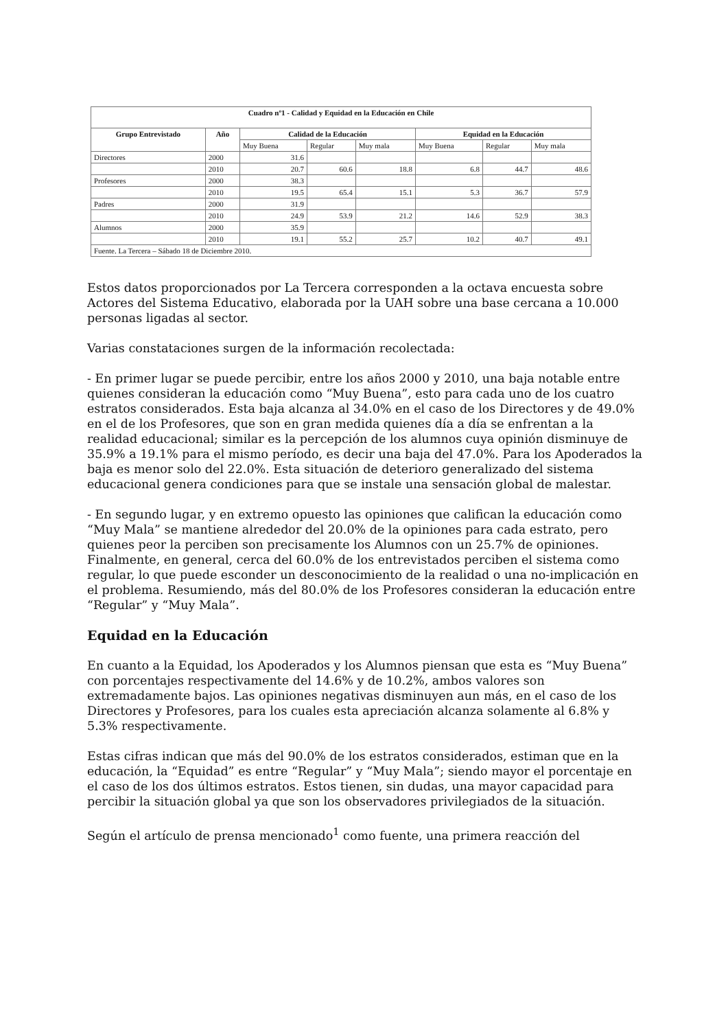| Cuadro nº1 - Calidad y Equidad en la Educación en Chile | | | | | | | |
| --- | --- | --- | --- | --- | --- | --- | --- |
| Grupo Entrevistado | Año | Calidad de la Educación | | | Equidad en la Educación | | |
| | | Muy Buena | Regular | Muy mala | Muy Buena | Regular | Muy mala |
| Directores | 2000 | 31.6 | | | | | |
| | 2010 | 20.7 | 60.6 | 18.8 | 6.8 | 44.7 | 48.6 |
| Profesores | 2000 | 38.3 | | | | | |
| | 2010 | 19.5 | 65.4 | 15.1 | 5.3 | 36.7 | 57.9 |
| Padres | 2000 | 31.9 | | | | | |
| | 2010 | 24.9 | 53.9 | 21.2 | 14.6 | 52.9 | 38.3 |
| Alumnos | 2000 | 35.9 | | | | | |
| | 2010 | 19.1 | 55.2 | 25.7 | 10.2 | 40.7 | 49.1 |
| Fuente. La Tercera – Sábado 18 de Diciembre 2010. | | | | | | | |
Estos datos proporcionados por La Tercera corresponden a la octava encuesta sobre Actores del Sistema Educativo, elaborada por la UAH sobre una base cercana a 10.000 personas ligadas al sector.
Varias constataciones surgen de la información recolectada:
- En primer lugar se puede percibir, entre los años 2000 y 2010, una baja notable entre quienes consideran la educación como “Muy Buena”, esto para cada uno de los cuatro estratos considerados. Esta baja alcanza al 34.0% en el caso de los Directores y de 49.0% en el de los Profesores, que son en gran medida quienes día a día se enfrentan a la realidad educacional; similar es la percepción de los alumnos cuya opinión disminuye de 35.9% a 19.1% para el mismo período, es decir una baja del 47.0%. Para los Apoderados la baja es menor solo del 22.0%. Esta situación de deterioro generalizado del sistema educacional genera condiciones para que se instale una sensación global de malestar.
- En segundo lugar, y en extremo opuesto las opiniones que califican la educación como “Muy Mala” se mantiene alrededor del 20.0% de la opiniones para cada estrato, pero quienes peor la perciben son precisamente los Alumnos con un 25.7% de opiniones. Finalmente, en general, cerca del 60.0% de los entrevistados perciben el sistema como regular, lo que puede esconder un desconocimiento de la realidad o una no-implicación en el problema. Resumiendo, más del 80.0% de los Profesores consideran la educación entre “Regular” y “Muy Mala”.
Equidad en la Educación
En cuanto a la Equidad, los Apoderados y los Alumnos piensan que esta es “Muy Buena” con porcentajes respectivamente del 14.6% y de 10.2%, ambos valores son extremadamente bajos. Las opiniones negativas disminuyen aun más, en el caso de los Directores y Profesores, para los cuales esta apreciación alcanza solamente al 6.8% y 5.3% respectivamente.
Estas cifras indican que más del 90.0% de los estratos considerados, estiman que en la educación, la “Equidad” es entre “Regular” y “Muy Mala”; siendo mayor el porcentaje en el caso de los dos últimos estratos. Estos tienen, sin dudas, una mayor capacidad para percibir la situación global ya que son los observadores privilegiados de la situación.
Según el artículo de prensa mencionado<sup>1</sup> como fuente, una primera reacción del